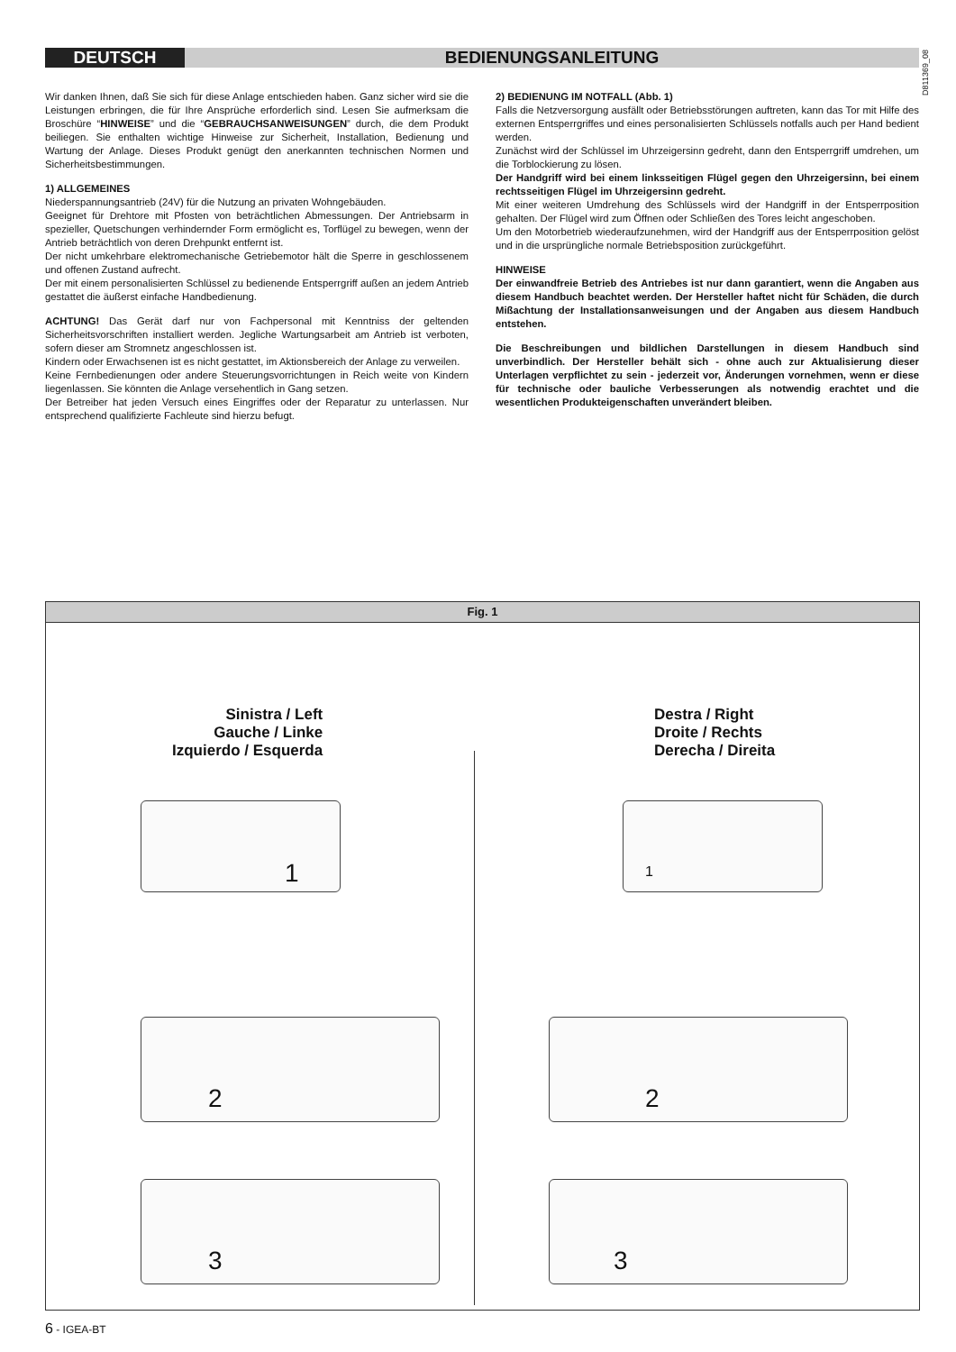DEUTSCH BEDIENUNGSANLEITUNG
D811369_08
Wir danken Ihnen, daß Sie sich für diese Anlage entschieden haben. Ganz sicher wird sie die Leistungen erbringen, die für Ihre Ansprüche erforderlich sind. Lesen Sie aufmerksam die Broschüre “HINWEISE” und die “GEBRAUCHSANWEISUNGEN” durch, die dem Produkt beiliegen. Sie enthalten wichtige Hinweise zur Sicherheit, Installation, Bedienung und Wartung der Anlage. Dieses Produkt genügt den anerkannten technischen Normen und Sicherheitsbestimmungen.
1) ALLGEMEINES
Niederspannungsantrieb (24V) für die Nutzung an privaten Wohngebäuden.
Geeignet für Drehtore mit Pfosten von beträchtlichen Abmessungen. Der Antriebsarm in spezieller, Quetschungen verhindernder Form ermöglicht es, Torflügel zu bewegen, wenn der Antrieb beträchtlich von deren Drehpunkt entfernt ist.
Der nicht umkehrbare elektromechanische Getriebemotor hält die Sperre in geschlossenem und offenen Zustand aufrecht.
Der mit einem personalisierten Schlüssel zu bedienende Entsperrgriff außen an jedem Antrieb gestattet die äußerst einfache Handbedienung.
ACHTUNG! Das Gerät darf nur von Fachpersonal mit Kenntniss der geltenden Sicherheitsvorschriften installiert werden. Jegliche Wartungsarbeit am Antrieb ist verboten, sofern dieser am Stromnetz angeschlossen ist.
Kindern oder Erwachsenen ist es nicht gestattet, im Aktionsbereich der Anlage zu verweilen.
Keine Fernbedienungen oder andere Steuerungsvorrichtungen in Reich weite von Kindern liegenlassen. Sie könnten die Anlage versehentlich in Gang setzen.
Der Betreiber hat jeden Versuch eines Eingriffes oder der Reparatur zu unterlassen. Nur entsprechend qualifizierte Fachleute sind hierzu befugt.
2) BEDIENUNG IM NOTFALL (Abb. 1)
Falls die Netzversorgung ausfällt oder Betriebsstörungen auftreten, kann das Tor mit Hilfe des externen Entsperrgriffes und eines personalisierten Schlüssels notfalls auch per Hand bedient werden.
Zunächst wird der Schlüssel im Uhrzeigersinn gedreht, dann den Entsperrgriff umdrehen, um die Torblockierung zu lösen.
Der Handgriff wird bei einem linksseitigen Flügel gegen den Uhrzeigersinn, bei einem rechtsseitigen Flügel im Uhrzeigersinn gedreht.
Mit einer weiteren Umdrehung des Schlüssels wird der Handgriff in der Entsperrposition gehalten. Der Flügel wird zum Öffnen oder Schließen des Tores leicht angeschoben.
Um den Motorbetrieb wiederaufzunehmen, wird der Handgriff aus der Entsperrposition gelöst und in die ursprüngliche normale Betriebsposition zurückgeführt.
HINWEISE
Der einwandfreie Betrieb des Antriebes ist nur dann garantiert, wenn die Angaben aus diesem Handbuch beachtet werden. Der Hersteller haftet nicht für Schäden, die durch Mißachtung der Installationsanweisungen und der Angaben aus diesem Handbuch entstehen.
Die Beschreibungen und bildlichen Darstellungen in diesem Handbuch sind unverbindlich. Der Hersteller behält sich - ohne auch zur Aktualisierung dieser Unterlagen verpflichtet zu sein - jederzeit vor, Änderungen vornehmen, wenn er diese für technische oder bauliche Verbesserungen als notwendig erachtet und die wesentlichen Produkteigenschaften unverändert bleiben.
Fig. 1
Sinistra / Left
Gauche / Linke
Izquierdo / Esquerda
Destra / Right
Droite / Rechts
Derecha / Direita
1 1
2 2
3 3
6 - IGEA-BT